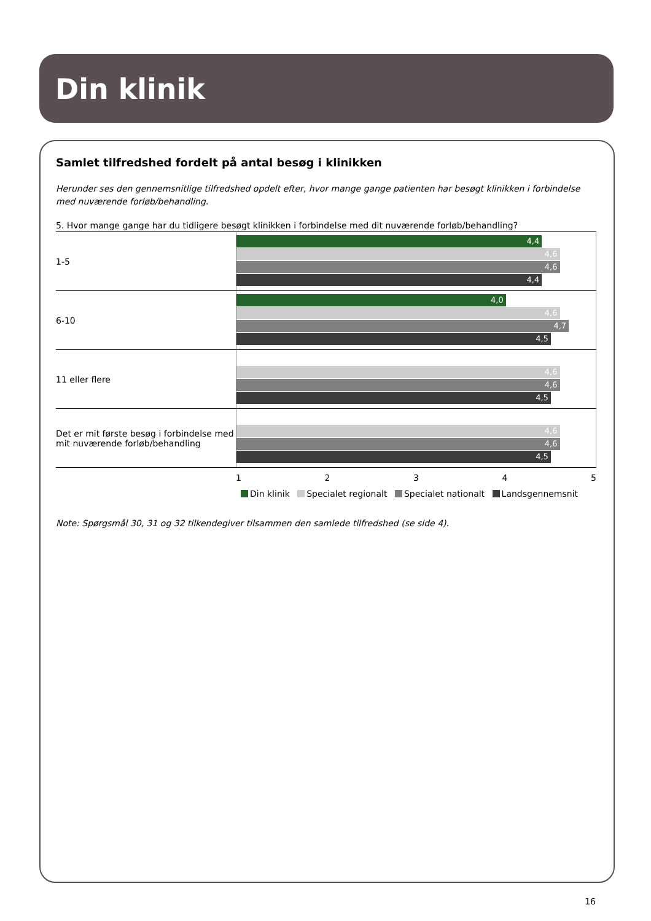Din klinik
Samlet tilfredshed fordelt på antal besøg i klinikken
Herunder ses den gennemsnitlige tilfredshed opdelt efter, hvor mange gange patienten har besøgt klinikken i forbindelse med nuværende forløb/behandling.
5. Hvor mange gange har du tidligere besøgt klinikken i forbindelse med dit nuværende forløb/behandling?
1-5
4,4
4,6
4,6
4,4
6-10
4,0
4,6
4,7
4,5
11 eller flere
4,6
4,6
4,5
Det er mit første besøg i forbindelse med mit nuværende forløb/behandling
4,6
4,6
4,5
1 2 3 4 5
Din klinik Specialet regionalt Specialet nationalt Landsgennemsnit
Note: Spørgsmål 30, 31 og 32 tilkendegiver tilsammen den samlede tilfredshed (se side 4).
16